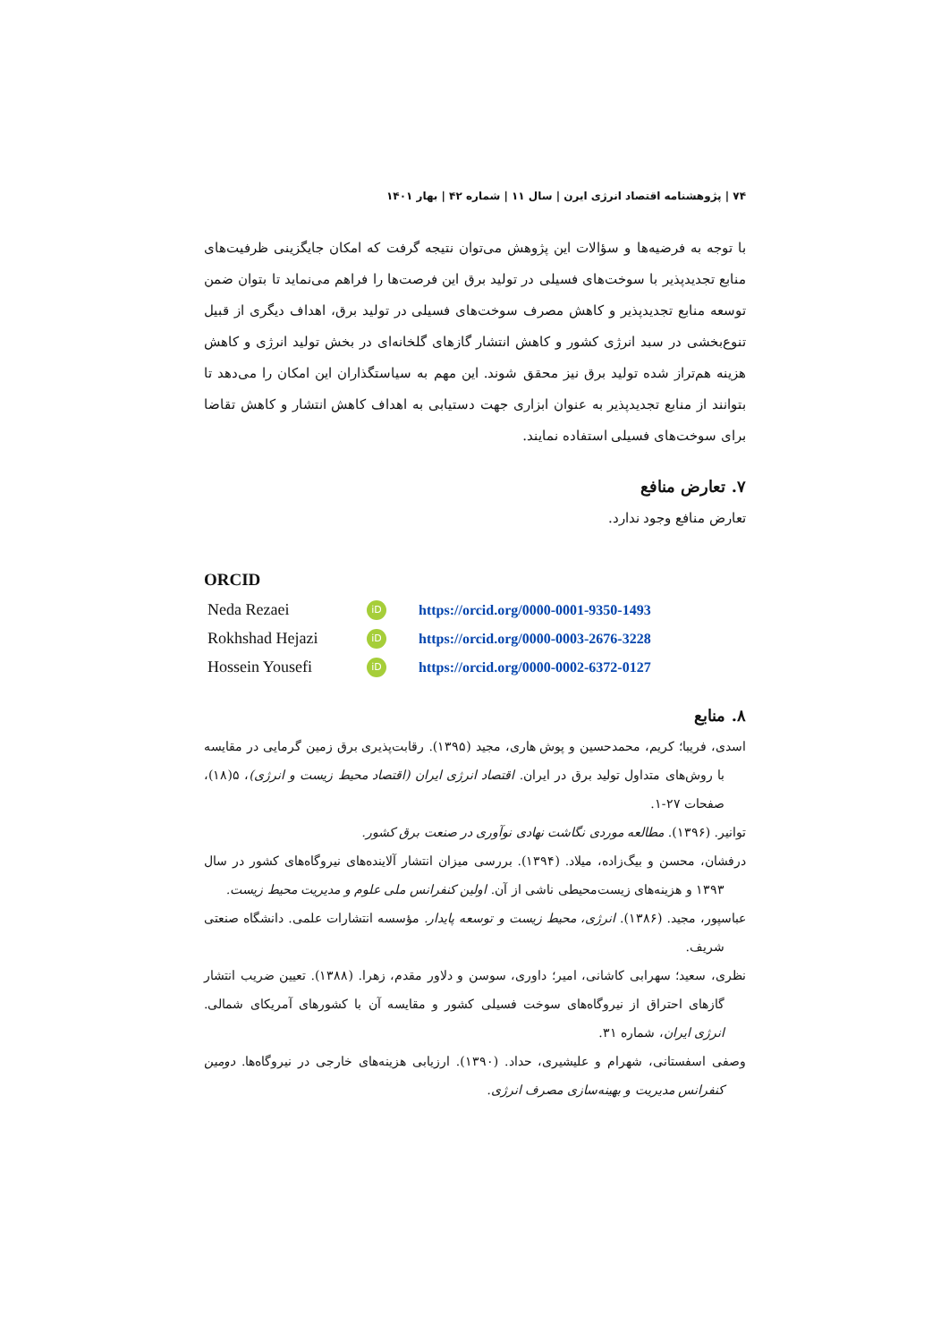۷۴ | پژوهشنامه اقتصاد انرژی ایرن | سال ۱۱ | شماره ۴۲ | بهار ۱۴۰۱
با توجه به فرضیه‌ها و سؤالات این پژوهش می‌توان نتیجه گرفت که امکان جایگزینی ظرفیت‌های منابع تجدیدپذیر با سوخت‌های فسیلی در تولید برق این فرصت‌ها را فراهم می‌نماید تا بتوان ضمن توسعه منابع تجدیدپذیر و کاهش مصرف سوخت‌های فسیلی در تولید برق، اهداف دیگری از قبیل تنوع‌بخشی در سبد انرژی کشور و کاهش انتشار گازهای گلخانه‌ای در بخش تولید انرژی و کاهش هزینه هم‌تراز شده تولید برق نیز محقق شوند. این مهم به سیاستگذاران این امکان را می‌دهد تا بتوانند از منابع تجدیدپذیر به عنوان ابزاری جهت دستیابی به اهداف کاهش انتشار و کاهش تقاضا برای سوخت‌های فسیلی استفاده نمایند.
۷. تعارض منافع
تعارض منافع وجود ندارد.
ORCID
| Neda Rezaei | iD | https://orcid.org/0000-0001-9350-1493 |
| Rokhshad Hejazi | iD | https://orcid.org/0000-0003-2676-3228 |
| Hossein Yousefi | iD | https://orcid.org/0000-0002-6372-0127 |
۸. منابع
اسدی، فریبا؛ کریم، محمدحسین و پوش هاری، مجید (۱۳۹۵). رقابت‌پذیری برق زمین گرمایی در مقایسه با روش‌های متداول تولید برق در ایران. اقتصاد انرژی ایران (اقتصاد محیط زیست و انرژی)، ۵(۱۸)، صفحات ۲۷-۱.
توانیر. (۱۳۹۶). مطالعه موردی نگاشت نهادی نوآوری در صنعت برق کشور.
درفشان، محسن و بیگ‌زاده، میلاد. (۱۳۹۴). بررسی میزان انتشار آلاینده‌های نیروگاه‌های کشور در سال ۱۳۹۳ و هزینه‌های زیست‌محیطی ناشی از آن. اولین کنفرانس ملی علوم و مدیریت محیط زیست.
عباسپور، مجید. (۱۳۸۶). انرژی، محیط زیست و توسعه پایدار. مؤسسه انتشارات علمی. دانشگاه صنعتی شریف.
نظری، سعید؛ سهرابی کاشانی، امیر؛ داوری، سوسن و دلاور مقدم، زهرا. (۱۳۸۸). تعیین ضریب انتشار گازهای احتراق از نیروگاه‌های سوخت فسیلی کشور و مقایسه آن با کشورهای آمریکای شمالی. انرژی ایران، شماره ۳۱.
وصفی اسفستانی، شهرام و علیشیری، حداد. (۱۳۹۰). ارزیابی هزینه‌های خارجی در نیروگاه‌ها. دومین کنفرانس مدیریت و بهینه‌سازی مصرف انرژی.